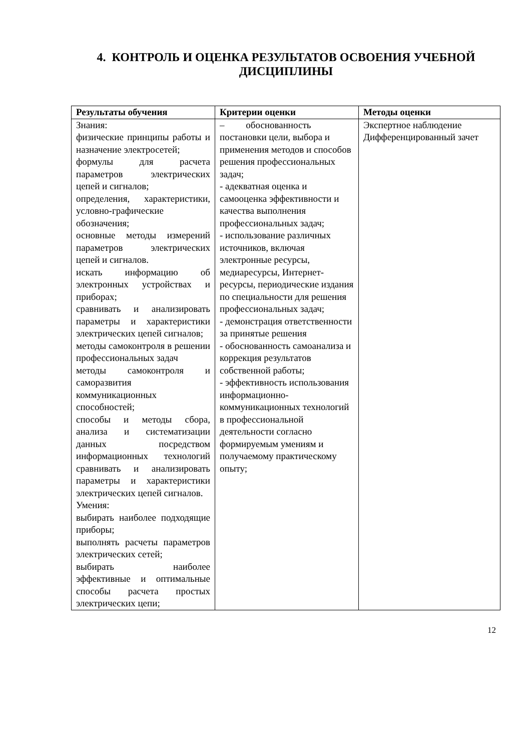4. КОНТРОЛЬ И ОЦЕНКА РЕЗУЛЬТАТОВ ОСВОЕНИЯ УЧЕБНОЙ ДИСЦИПЛИНЫ
| Результаты обучения | Критерии оценки | Методы оценки |
| --- | --- | --- |
| Знания: физические принципы работы и назначение электросетей; формулы для расчета параметров электрических цепей и сигналов; определения, характеристики, условно-графические обозначения; основные методы измерений параметров электрических цепей и сигналов. искать информацию об электронных устройствах и приборах; сравнивать и анализировать параметры и характеристики электрических цепей сигналов; методы самоконтроля в решении профессиональных задач методы самоконтроля и саморазвития коммуникационных способностей; способы и методы сбора, анализа и систематизации данных посредством информационных технологий сравнивать и анализировать параметры и характеристики электрических цепей сигналов. Умения: выбирать наиболее подходящие приборы; выполнять расчеты параметров электрических сетей; выбирать наиболее эффективные и оптимальные способы расчета простых электрических цепи; | – обоснованность постановки цели, выбора и применения методов и способов решения профессиональных задач; - адекватная оценка и самооценка эффективности и качества выполнения профессиональных задач; - использование различных источников, включая электронные ресурсы, медиаресурсы, Интернет-ресурсы, периодические издания по специальности для решения профессиональных задач; - демонстрация ответственности за принятые решения - обоснованность самоанализа и коррекция результатов собственной работы; - эффективность использования информационно-коммуникационных технологий в профессиональной деятельности согласно формируемым умениям и получаемому практическому опыту; | Экспертное наблюдение Дифференцированный зачет |
12